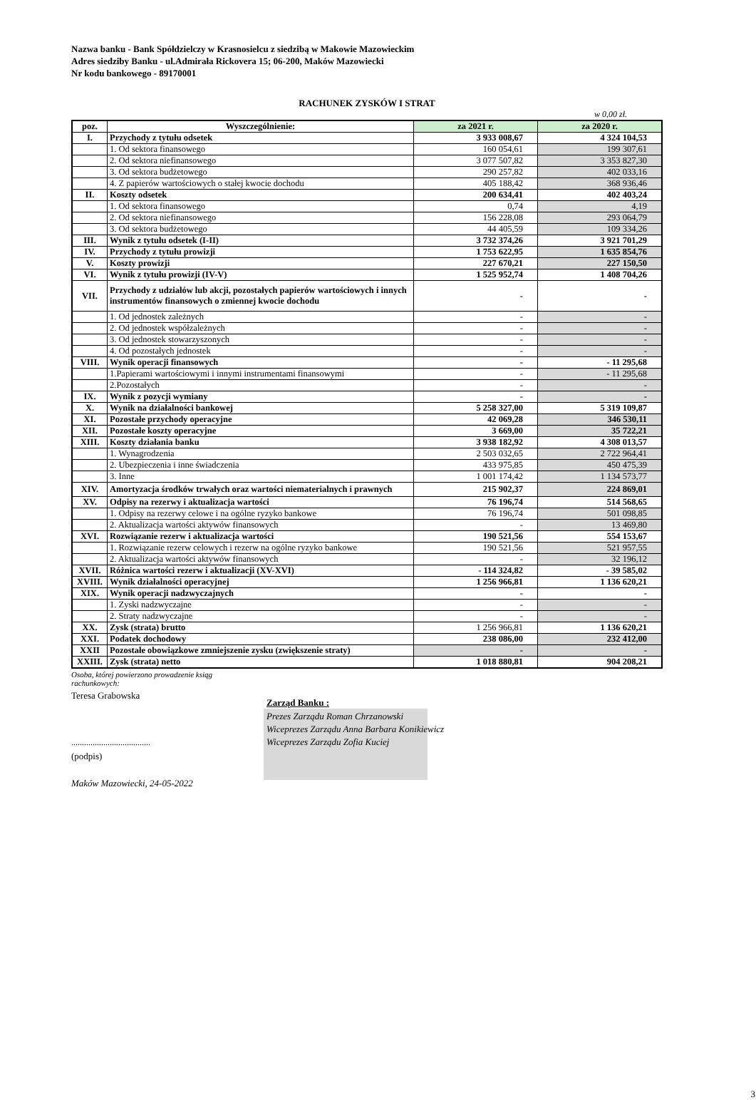Nazwa banku - Bank Spółdzielczy w Krasnosielcu z siedzibą w Makowie Mazowieckim
Adres siedziby Banku - ul.Admirała Rickovera 15; 06-200, Maków Mazowiecki
Nr kodu bankowego - 89170001
RACHUNEK ZYSKÓW I STRAT
w 0,00 zł.
| poz. | Wyszczególnienie: | za 2021 r. | za 2020 r. |
| --- | --- | --- | --- |
| I. | Przychody z tytułu odsetek | 3 933 008,67 | 4 324 104,53 |
| | 1. Od sektora finansowego | 160 054,61 | 199 307,61 |
| | 2. Od sektora niefinansowego | 3 077 507,82 | 3 353 827,30 |
| | 3. Od sektora budżetowego | 290 257,82 | 402 033,16 |
| | 4. Z papierów wartościowych o stałej kwocie dochodu | 405 188,42 | 368 936,46 |
| II. | Koszty odsetek | 200 634,41 | 402 403,24 |
| | 1. Od sektora finansowego | 0,74 | 4,19 |
| | 2. Od sektora niefinansowego | 156 228,08 | 293 064,79 |
| | 3. Od sektora budżetowego | 44 405,59 | 109 334,26 |
| III. | Wynik z tytułu odsetek (I-II) | 3 732 374,26 | 3 921 701,29 |
| IV. | Przychody z tytułu prowizji | 1 753 622,95 | 1 635 854,76 |
| V. | Koszty prowizji | 227 670,21 | 227 150,50 |
| VI. | Wynik z tytułu prowizji (IV-V) | 1 525 952,74 | 1 408 704,26 |
| VII. | Przychody z udziałów lub akcji, pozostałych papierów wartościowych i innych instrumentów finansowych o zmiennej kwocie dochodu | - | - |
| | 1. Od jednostek zależnych | - | - |
| | 2. Od jednostek współzależnych | - | - |
| | 3. Od jednostek stowarzyszonych | - | - |
| | 4. Od pozostałych jednostek | - | - |
| VIII. | Wynik operacji finansowych | - | - 11 295,68 |
| | 1.Papierami wartościowymi i innymi instrumentami finansowymi | - | - 11 295,68 |
| | 2.Pozostałych | - | - |
| IX. | Wynik z pozycji wymiany | - | - |
| X. | Wynik na działalności bankowej | 5 258 327,00 | 5 319 109,87 |
| XI. | Pozostałe przychody operacyjne | 42 069,28 | 346 530,11 |
| XII. | Pozostałe koszty operacyjne | 3 669,00 | 35 722,21 |
| XIII. | Koszty działania banku | 3 938 182,92 | 4 308 013,57 |
| | 1. Wynagrodzenia | 2 503 032,65 | 2 722 964,41 |
| | 2. Ubezpieczenia i inne świadczenia | 433 975,85 | 450 475,39 |
| | 3. Inne | 1 001 174,42 | 1 134 573,77 |
| XIV. | Amortyzacja środków trwałych oraz wartości niematerialnych i prawnych | 215 902,37 | 224 869,01 |
| XV. | Odpisy na rezerwy i aktualizacja wartości | 76 196,74 | 514 568,65 |
| | 1. Odpisy na rezerwy celowe i na ogólne ryzyko bankowe | 76 196,74 | 501 098,85 |
| | 2. Aktualizacja wartości aktywów finansowych | - | 13 469,80 |
| XVI. | Rozwiązanie rezerw i aktualizacja wartości | 190 521,56 | 554 153,67 |
| | 1. Rozwiązanie rezerw celowych i rezerw na ogólne ryzyko bankowe | 190 521,56 | 521 957,55 |
| | 2. Aktualizacja wartości aktywów finansowych | - | 32 196,12 |
| XVII. | Różnica wartości rezerw i aktualizacji (XV-XVI) | - 114 324,82 | - 39 585,02 |
| XVIII. | Wynik działalności operacyjnej | 1 256 966,81 | 1 136 620,21 |
| XIX. | Wynik operacji nadzwyczajnych | - | - |
| | 1. Zyski nadzwyczajne | - | - |
| | 2. Straty nadzwyczajne | - | - |
| XX. | Zysk (strata) brutto | 1 256 966,81 | 1 136 620,21 |
| XXI. | Podatek dochodowy | 238 086,00 | 232 412,00 |
| XXII | Pozostałe obowiązkowe zmniejszenie zysku (zwiększenie straty) | - | - |
| XXIII. | Zysk (strata) netto | 1 018 880,81 | 904 208,21 |
Osoba, której powierzono prowadzenie ksiąg
rachunkowych:
Teresa Grabowska
.....................................
(podpis)
Maków Mazowiecki, 24-05-2022
Zarząd Banku :
Prezes Zarządu Roman Chrzanowski
Wiceprezes Zarządu Anna Barbara Konikiewicz
Wiceprezes Zarządu Zofia Kuciej
3